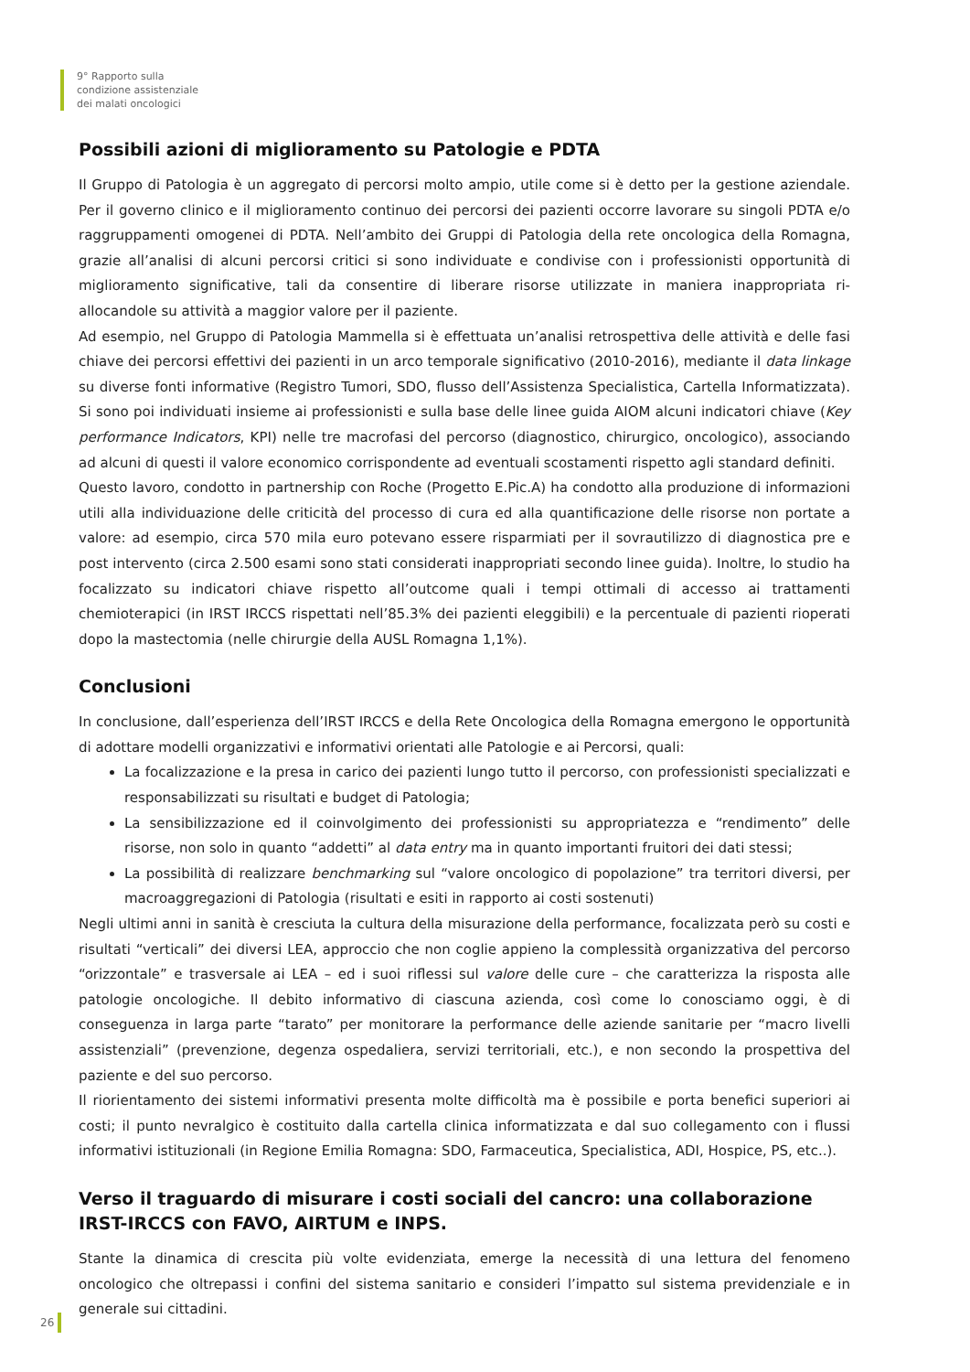9° Rapporto sulla
condizione assistenziale
dei malati oncologici
Possibili azioni di miglioramento su Patologie e PDTA
Il Gruppo di Patologia è un aggregato di percorsi molto ampio, utile come si è detto per la gestione aziendale. Per il governo clinico e il miglioramento continuo dei percorsi dei pazienti occorre lavorare su singoli PDTA e/o raggruppamenti omogenei di PDTA. Nell’ambito dei Gruppi di Patologia della rete oncologica della Romagna, grazie all’analisi di alcuni percorsi critici si sono individuate e condivise con i professionisti opportunità di miglioramento significative, tali da consentire di liberare risorse utilizzate in maniera inappropriata ri-allocandole su attività a maggior valore per il paziente.
Ad esempio, nel Gruppo di Patologia Mammella si è effettuata un’analisi retrospettiva delle attività e delle fasi chiave dei percorsi effettivi dei pazienti in un arco temporale significativo (2010-2016), mediante il data linkage su diverse fonti informative (Registro Tumori, SDO, flusso dell’Assistenza Specialistica, Cartella Informatizzata). Si sono poi individuati insieme ai professionisti e sulla base delle linee guida AIOM alcuni indicatori chiave (Key performance Indicators, KPI) nelle tre macrofasi del percorso (diagnostico, chirurgico, oncologico), associando ad alcuni di questi il valore economico corrispondente ad eventuali scostamenti rispetto agli standard definiti.
Questo lavoro, condotto in partnership con Roche (Progetto E.Pic.A) ha condotto alla produzione di informazioni utili alla individuazione delle criticità del processo di cura ed alla quantificazione delle risorse non portate a valore: ad esempio, circa 570 mila euro potevano essere risparmiati per il sovrautilizzo di diagnostica pre e post intervento (circa 2.500 esami sono stati considerati inappropriati secondo linee guida). Inoltre, lo studio ha focalizzato su indicatori chiave rispetto all’outcome quali i tempi ottimali di accesso ai trattamenti chemioterapici (in IRST IRCCS rispettati nell’85.3% dei pazienti eleggibili) e la percentuale di pazienti rioperati dopo la mastectomia (nelle chirurgie della AUSL Romagna 1,1%).
Conclusioni
In conclusione, dall’esperienza dell’IRST IRCCS e della Rete Oncologica della Romagna emergono le opportunità di adottare modelli organizzativi e informativi orientati alle Patologie e ai Percorsi, quali:
La focalizzazione e la presa in carico dei pazienti lungo tutto il percorso, con professionisti specializzati e responsabilizzati su risultati e budget di Patologia;
La sensibilizzazione ed il coinvolgimento dei professionisti su appropriatezza e “rendimento” delle risorse, non solo in quanto “addetti” al data entry ma in quanto importanti fruitori dei dati stessi;
La possibilità di realizzare benchmarking sul “valore oncologico di popolazione” tra territori diversi, per macroaggregazioni di Patologia (risultati e esiti in rapporto ai costi sostenuti)
Negli ultimi anni in sanità è cresciuta la cultura della misurazione della performance, focalizzata però su costi e risultati “verticali” dei diversi LEA, approccio che non coglie appieno la complessità organizzativa del percorso “orizzontale” e trasversale ai LEA – ed i suoi riflessi sul valore delle cure – che caratterizza la risposta alle patologie oncologiche. Il debito informativo di ciascuna azienda, così come lo conosciamo oggi, è di conseguenza in larga parte “tarato” per monitorare la performance delle aziende sanitarie per “macro livelli assistenziali” (prevenzione, degenza ospedaliera, servizi territoriali, etc.), e non secondo la prospettiva del paziente e del suo percorso.
Il riorientamento dei sistemi informativi presenta molte difficoltà ma è possibile e porta benefici superiori ai costi; il punto nevralgico è costituito dalla cartella clinica informatizzata e dal suo collegamento con i flussi informativi istituzionali (in Regione Emilia Romagna: SDO, Farmaceutica, Specialistica, ADI, Hospice, PS, etc..).
Verso il traguardo di misurare i costi sociali del cancro: una collaborazione IRST-IRCCS con FAVO, AIRTUM e INPS.
Stante la dinamica di crescita più volte evidenziata, emerge la necessità di una lettura del fenomeno oncologico che oltrepassi i confini del sistema sanitario e consideri l’impatto sul sistema previdenziale e in generale sui cittadini.
26